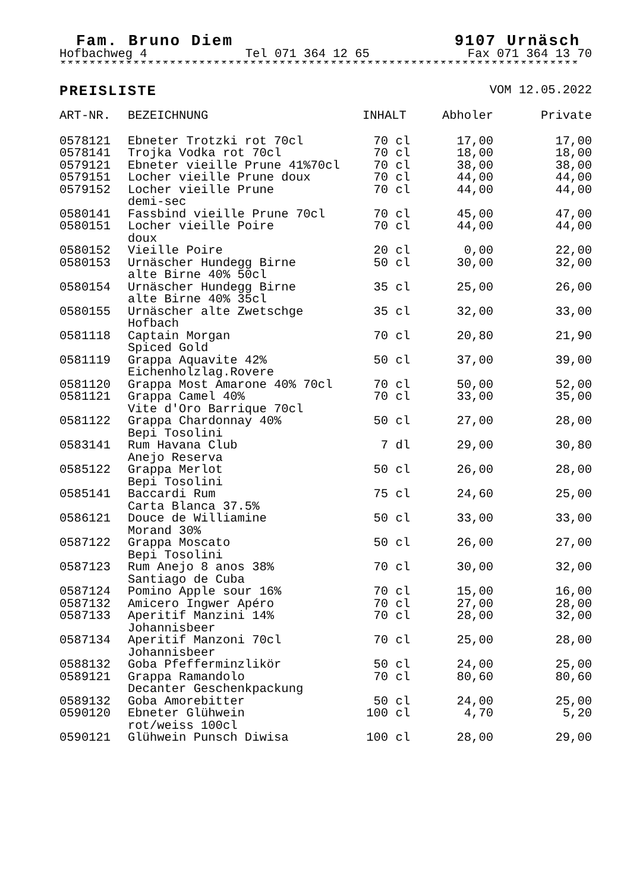Fam. Bruno Diem 9107 Urnäsch
Hofbachweg 4 Tel 071 364 12 65 Fax 071 364 13 70
***********************************************************************
PREISLISTE VOM 12.05.2022
| ART-NR. | BEZEICHNUNG | INHALT | Abholer | Private |
| --- | --- | --- | --- | --- |
| 0578121 | Ebneter Trotzki rot 70cl | 70 cl | 17,00 | 17,00 |
| 0578141 | Trojka Vodka rot 70cl | 70 cl | 18,00 | 18,00 |
| 0579121 | Ebneter vieille Prune 41%70cl | 70 cl | 38,00 | 38,00 |
| 0579151 | Locher vieille Prune doux | 70 cl | 44,00 | 44,00 |
| 0579152 | Locher vieille Prune demi-sec | 70 cl | 44,00 | 44,00 |
| 0580141 | Fassbind vieille Prune 70cl | 70 cl | 45,00 | 47,00 |
| 0580151 | Locher vieille Poire doux | 70 cl | 44,00 | 44,00 |
| 0580152 | Vieille Poire | 20 cl | 0,00 | 22,00 |
| 0580153 | Urnäscher Hundegg Birne alte Birne 40% 50cl | 50 cl | 30,00 | 32,00 |
| 0580154 | Urnäscher Hundegg Birne alte Birne 40% 35cl | 35 cl | 25,00 | 26,00 |
| 0580155 | Urnäscher alte Zwetschge Hofbach | 35 cl | 32,00 | 33,00 |
| 0581118 | Captain Morgan Spiced Gold | 70 cl | 20,80 | 21,90 |
| 0581119 | Grappa Aquavite 42% Eichenholzlag.Rovere | 50 cl | 37,00 | 39,00 |
| 0581120 | Grappa Most Amarone 40% 70cl | 70 cl | 50,00 | 52,00 |
| 0581121 | Grappa Camel 40% Vite d'Oro Barrique 70cl | 70 cl | 33,00 | 35,00 |
| 0581122 | Grappa Chardonnay 40% Bepi Tosolini | 50 cl | 27,00 | 28,00 |
| 0583141 | Rum Havana Club Anejo Reserva | 7 dl | 29,00 | 30,80 |
| 0585122 | Grappa Merlot Bepi Tosolini | 50 cl | 26,00 | 28,00 |
| 0585141 | Baccardi Rum Carta Blanca 37.5% | 75 cl | 24,60 | 25,00 |
| 0586121 | Douce de Williamine Morand 30% | 50 cl | 33,00 | 33,00 |
| 0587122 | Grappa Moscato Bepi Tosolini | 50 cl | 26,00 | 27,00 |
| 0587123 | Rum Anejo 8 anos 38% Santiago de Cuba | 70 cl | 30,00 | 32,00 |
| 0587124 | Pomino Apple sour 16% | 70 cl | 15,00 | 16,00 |
| 0587132 | Amicero Ingwer Apéro | 70 cl | 27,00 | 28,00 |
| 0587133 | Aperitif Manzini 14% Johannisbeer | 70 cl | 28,00 | 32,00 |
| 0587134 | Aperitif Manzoni 70cl Johannisbeer | 70 cl | 25,00 | 28,00 |
| 0588132 | Goba Pfefferminzlikör | 50 cl | 24,00 | 25,00 |
| 0589121 | Grappa Ramandolo Decanter Geschenkpackung | 70 cl | 80,60 | 80,60 |
| 0589132 | Goba Amorebitter | 50 cl | 24,00 | 25,00 |
| 0590120 | Ebneter Glühwein rot/weiss 100cl | 100 cl | 4,70 | 5,20 |
| 0590121 | Glühwein Punsch Diwisa | 100 cl | 28,00 | 29,00 |